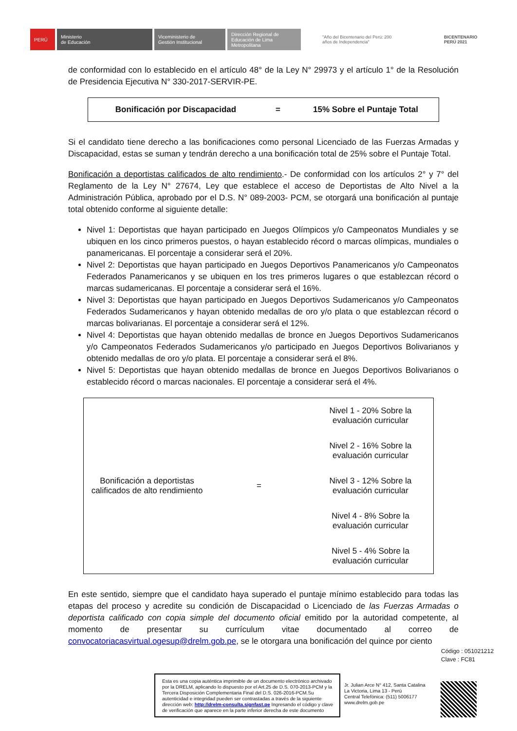PERÚ
Ministerio
de Educación
Viceministerio de
Gestión Institucional
Dirección Regional de Educación de Lima Metropolitana
"Año del Bicentenario del Perú: 200 años de Independencia"
BICENTENARIO
PERÚ 2021
de conformidad con lo establecido en el artículo 48° de la Ley N° 29973 y el artículo 1° de la Resolución de Presidencia Ejecutiva N° 330-2017-SERVIR-PE.
Bonificación por Discapacidad = 15% Sobre el Puntaje Total
Si el candidato tiene derecho a las bonificaciones como personal Licenciado de las Fuerzas Armadas y Discapacidad, estas se suman y tendrán derecho a una bonificación total de 25% sobre el Puntaje Total.
Bonificación a deportistas calificados de alto rendimiento.- De conformidad con los artículos 2° y 7° del Reglamento de la Ley N° 27674, Ley que establece el acceso de Deportistas de Alto Nivel a la Administración Pública, aprobado por el D.S. N° 089-2003- PCM, se otorgará una bonificación al puntaje total obtenido conforme al siguiente detalle:
Nivel 1: Deportistas que hayan participado en Juegos Olímpicos y/o Campeonatos Mundiales y se ubiquen en los cinco primeros puestos, o hayan establecido récord o marcas olímpicas, mundiales o panamericanas. El porcentaje a considerar será el 20%.
Nivel 2: Deportistas que hayan participado en Juegos Deportivos Panamericanos y/o Campeonatos Federados Panamericanos y se ubiquen en los tres primeros lugares o que establezcan récord o marcas sudamericanas. El porcentaje a considerar será el 16%.
Nivel 3: Deportistas que hayan participado en Juegos Deportivos Sudamericanos y/o Campeonatos Federados Sudamericanos y hayan obtenido medallas de oro y/o plata o que establezcan récord o marcas bolivarianas. El porcentaje a considerar será el 12%.
Nivel 4: Deportistas que hayan obtenido medallas de bronce en Juegos Deportivos Sudamericanos y/o Campeonatos Federados Sudamericanos y/o participado en Juegos Deportivos Bolivarianos y obtenido medallas de oro y/o plata. El porcentaje a considerar será el 8%.
Nivel 5: Deportistas que hayan obtenido medallas de bronce en Juegos Deportivos Bolivarianos o establecido récord o marcas nacionales. El porcentaje a considerar será el 4%.
| Bonificación a deportistas calificados de alto rendimiento | = | Nivel 1 - 20% Sobre la evaluación curricular |
| | | Nivel 2 - 16% Sobre la evaluación curricular |
| | | Nivel 3 - 12% Sobre la evaluación curricular |
| | | Nivel 4 - 8% Sobre la evaluación curricular |
| | | Nivel 5 - 4% Sobre la evaluación curricular |
En este sentido, siempre que el candidato haya superado el puntaje mínimo establecido para todas las etapas del proceso y acredite su condición de Discapacidad o Licenciado de las Fuerzas Armadas o deportista calificado con copia simple del documento oficial emitido por la autoridad competente, al momento de presentar su currículum vitae documentado al correo de convocatoriacasvirtual.ogesup@drelm.gob.pe, se le otorgara una bonificación del quince por ciento
Código : 051021212
Clave : FC81
Esta es una copia auténtica imprimible de un documento electrónico archivado por la DRELM, aplicando lo dispuesto por el Art.25 de D.S. 070-2013-PCM y la Tercera Disposición Complementaria Final del D.S. 026-2016-PCM.Su autenticidad e integridad pueden ser contrastadas a través de la siguiente dirección web: http://drelm-consulta.signfast.pe Ingresando el código y clave de verificación que aparece en la parte inferior derecha de este documento
Jr. Julian Arce N° 412, Santa Catalina
La Victoria, Lima 13 - Perú
Central Telefónica: (511) 5006177
www.drelm.gob.pe